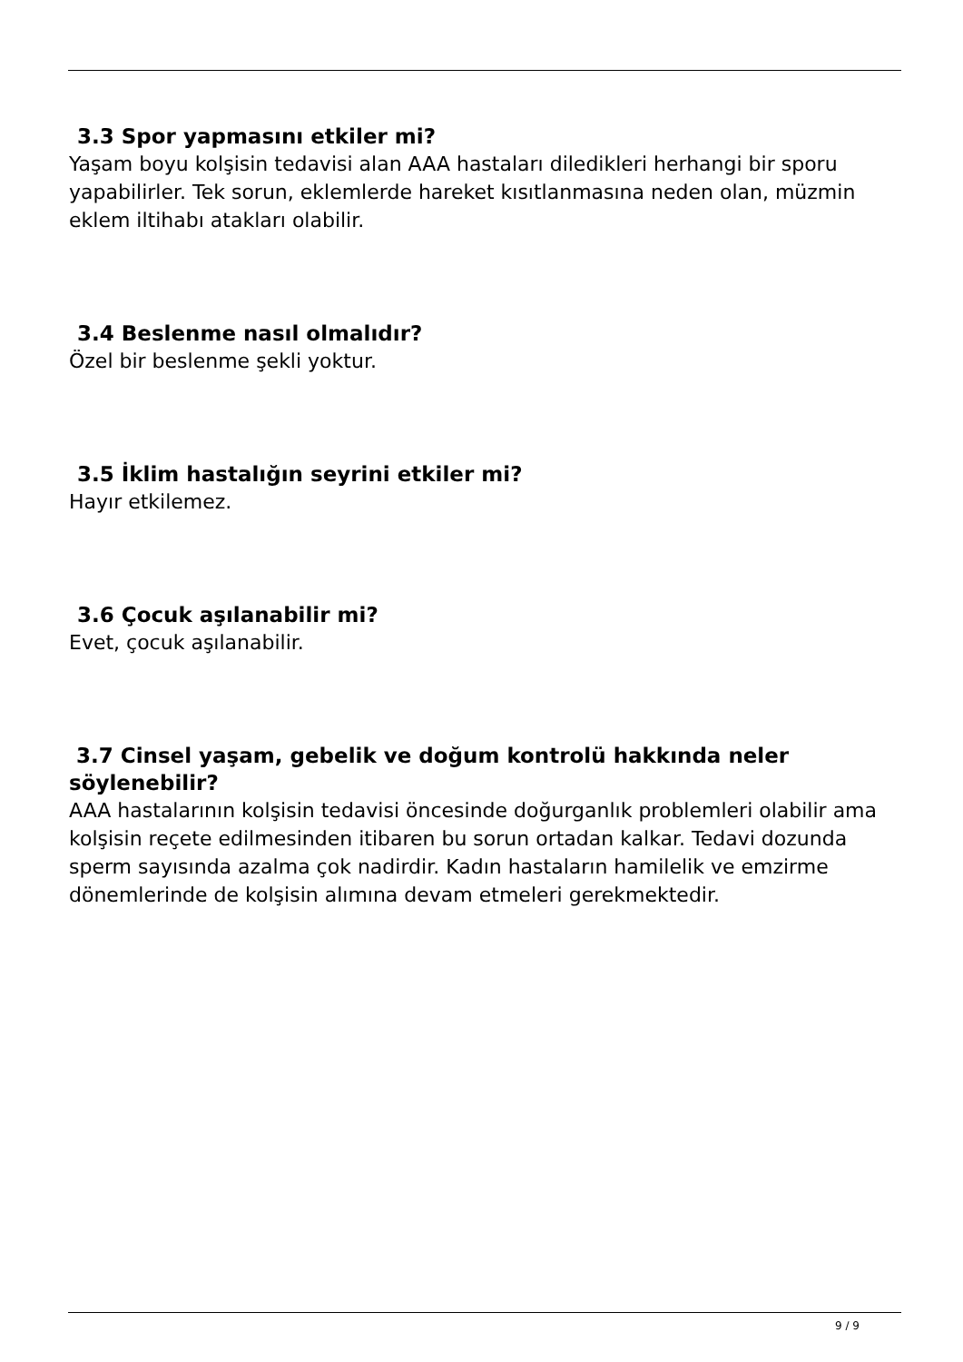3.3 Spor yapmasını etkiler mi?
Yaşam boyu kolşisin tedavisi alan AAA hastaları diledikleri herhangi bir sporu yapabilirler. Tek sorun, eklemlerde hareket kısıtlanmasına neden olan, müzmin eklem iltihabı atakları olabilir.
3.4 Beslenme nasıl olmalıdır?
Özel bir beslenme şekli yoktur.
3.5 İklim hastalığın seyrini etkiler mi?
Hayır etkilemez.
3.6 Çocuk aşılanabilir mi?
Evet, çocuk aşılanabilir.
3.7 Cinsel yaşam, gebelik ve doğum kontrolü hakkında neler söylenebilir?
AAA hastalarının kolşisin tedavisi öncesinde doğurganlık problemleri olabilir ama kolşisin reçete edilmesinden itibaren bu sorun ortadan kalkar. Tedavi dozunda sperm sayısında azalma çok nadirdir. Kadın hastaların hamilelik ve emzirme dönemlerinde de kolşisin alımına devam etmeleri gerekmektedir.
9 / 9